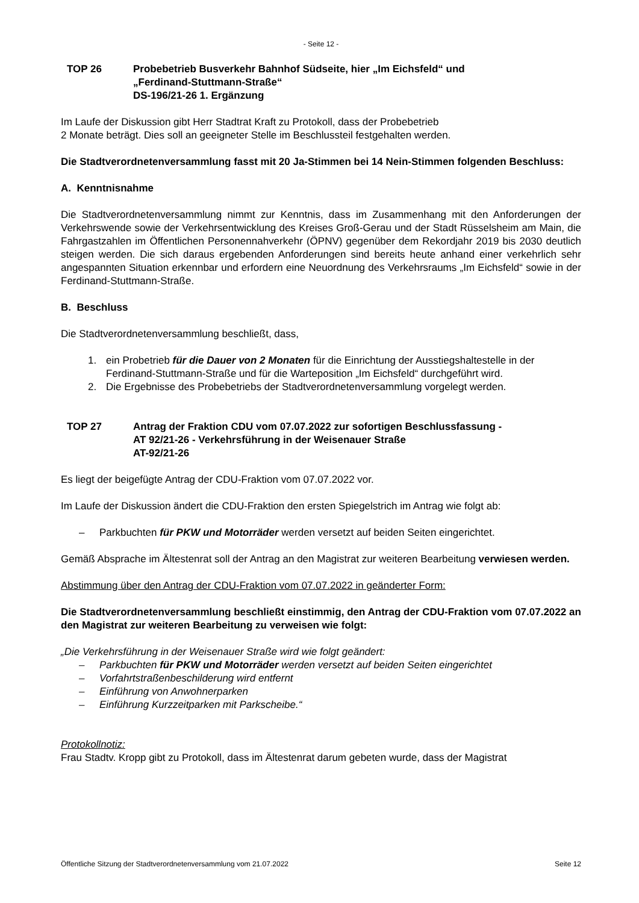- Seite 12 -
TOP 26 Probebetrieb Busverkehr Bahnhof Südseite, hier „Im Eichsfeld“ und
„Ferdinand-Stuttmann-Straße“
DS-196/21-26 1. Ergänzung
Im Laufe der Diskussion gibt Herr Stadtrat Kraft zu Protokoll, dass der Probebetrieb
2 Monate beträgt. Dies soll an geeigneter Stelle im Beschlussteil festgehalten werden.
Die Stadtverordnetenversammlung fasst mit 20 Ja-Stimmen bei 14 Nein-Stimmen folgenden Beschluss:
A. Kenntnisnahme
Die Stadtverordnetenversammlung nimmt zur Kenntnis, dass im Zusammenhang mit den Anforderungen der Verkehrswende sowie der Verkehrsentwicklung des Kreises Groß-Gerau und der Stadt Rüsselsheim am Main, die Fahrgastzahlen im Öffentlichen Personennahverkehr (ÖPNV) gegenüber dem Rekordjahr 2019 bis 2030 deutlich steigen werden. Die sich daraus ergebenden Anforderungen sind bereits heute anhand einer verkehrlich sehr angespannten Situation erkennbar und erfordern eine Neuordnung des Verkehrsraums „Im Eichsfeld“ sowie in der Ferdinand-Stuttmann-Straße.
B. Beschluss
Die Stadtverordnetenversammlung beschließt, dass,
1. ein Probetrieb für die Dauer von 2 Monaten für die Einrichtung der Ausstiegshaltestelle in der Ferdinand-Stuttmann-Straße und für die Warteposition „Im Eichsfeld“ durchgeführt wird.
2. Die Ergebnisse des Probebetriebs der Stadtverordnetenversammlung vorgelegt werden.
TOP 27 Antrag der Fraktion CDU vom 07.07.2022 zur sofortigen Beschlussfassung -
AT 92/21-26 - Verkehrsführung in der Weisenauer Straße
AT-92/21-26
Es liegt der beigefügte Antrag der CDU-Fraktion vom 07.07.2022 vor.
Im Laufe der Diskussion ändert die CDU-Fraktion den ersten Spiegelstrich im Antrag wie folgt ab:
– Parkbuchten für PKW und Motorräder werden versetzt auf beiden Seiten eingerichtet.
Gemäß Absprache im Ältestenrat soll der Antrag an den Magistrat zur weiteren Bearbeitung verwiesen werden.
Abstimmung über den Antrag der CDU-Fraktion vom 07.07.2022 in geänderter Form:
Die Stadtverordnetenversammlung beschließt einstimmig, den Antrag der CDU-Fraktion vom 07.07.2022 an den Magistrat zur weiteren Bearbeitung zu verweisen wie folgt:
„Die Verkehrsführung in der Weisenauer Straße wird wie folgt geändert:
– Parkbuchten für PKW und Motorräder werden versetzt auf beiden Seiten eingerichtet
– Vorfahrtstraßenbeschilderung wird entfernt
– Einführung von Anwohnerparken
– Einführung Kurzzeitparken mit Parkscheibe.“
Protokollnotiz:
Frau Stadtv. Kropp gibt zu Protokoll, dass im Ältestenrat darum gebeten wurde, dass der Magistrat
Öffentliche Sitzung der Stadtverordnetenversammlung vom 21.07.2022 Seite 12